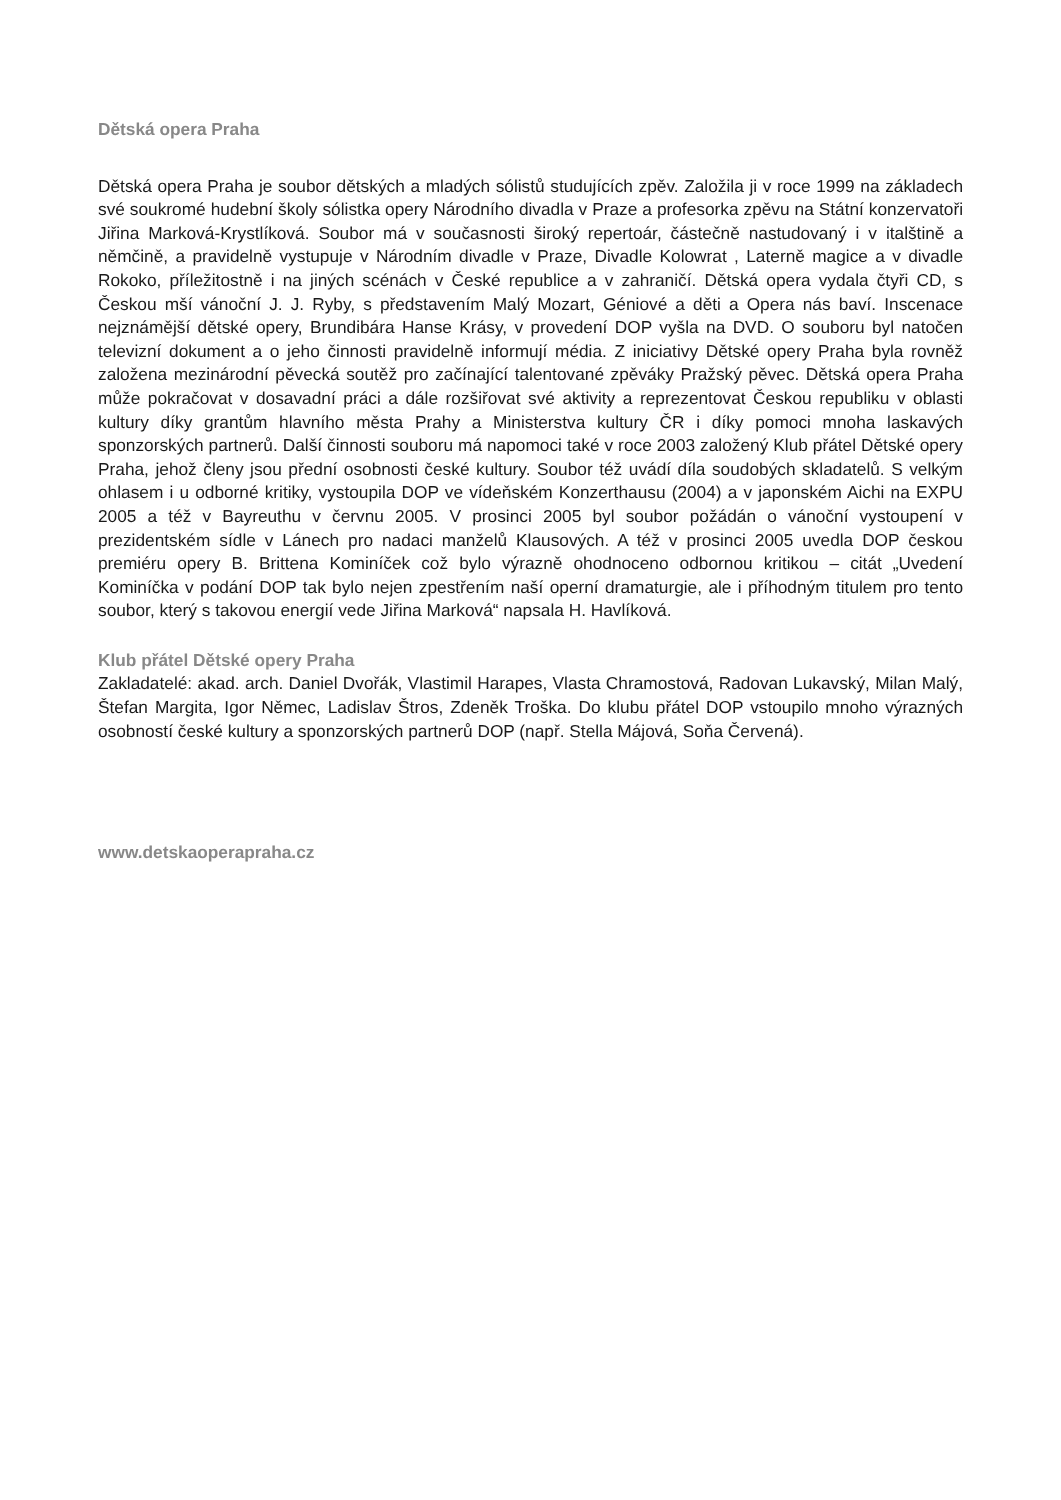Dětská opera Praha
Dětská opera Praha je soubor dětských a mladých sólistů studujících zpěv. Založila ji v roce 1999 na základech své soukromé hudební školy sólistka opery Národního divadla v Praze a profesorka zpěvu na Státní konzervatoři Jiřina Marková-Krystlíková. Soubor má v současnosti široký repertoár, částečně nastudovaný i v italštině a němčině, a pravidelně vystupuje v Národním divadle v Praze, Divadle Kolowrat , Laterně magice a v divadle Rokoko, příležitostně i na jiných scénách v České republice a v zahraničí. Dětská opera vydala čtyři CD, s Českou mší vánoční J. J. Ryby, s představením Malý Mozart, Géniové a děti a Opera nás baví. Inscenace nejznámější dětské opery, Brundibára Hanse Krásy, v provedení DOP vyšla na DVD. O souboru byl natočen televizní dokument a o jeho činnosti pravidelně informují média. Z iniciativy Dětské opery Praha byla rovněž založena mezinárodní pěvecká soutěž pro začínající talentované zpěváky Pražský pěvec. Dětská opera Praha může pokračovat v dosavadní práci a dále rozšiřovat své aktivity a reprezentovat Českou republiku v oblasti kultury díky grantům hlavního města Prahy a Ministerstva kultury ČR i díky pomoci mnoha laskavých sponzorských partnerů. Další činnosti souboru má napomoci také v roce 2003 založený Klub přátel Dětské opery Praha, jehož členy jsou přední osobnosti české kultury. Soubor též uvádí díla soudobých skladatelů. S velkým ohlasem i u odborné kritiky, vystoupila DOP ve vídeňském Konzerthausu (2004) a v japonském Aichi na EXPU 2005 a též v Bayreuthu v červnu 2005. V prosinci 2005 byl soubor požádán o vánoční vystoupení v prezidentském sídle v Lánech pro nadaci manželů Klausových. A též v prosinci 2005 uvedla DOP českou premiéru opery B. Brittena Kominíček což bylo výrazně ohodnoceno odbornou kritikou – citát „Uvedení Kominíčka v podání DOP tak bylo nejen zpestřením naší operní dramaturgie, ale i příhodným titulem pro tento soubor, který s takovou energií vede Jiřina Marková“ napsala H. Havlíková.
Klub přátel Dětské opery Praha
Zakladatelé: akad. arch. Daniel Dvořák, Vlastimil Harapes, Vlasta Chramostová, Radovan Lukavský, Milan Malý, Štefan Margita, Igor Němec, Ladislav Štros, Zdeněk Troška. Do klubu přátel DOP vstoupilo mnoho výrazných osobností české kultury a sponzorských partnerů DOP (např. Stella Májová, Soňa Červená).
www.detskaoperapraha.cz